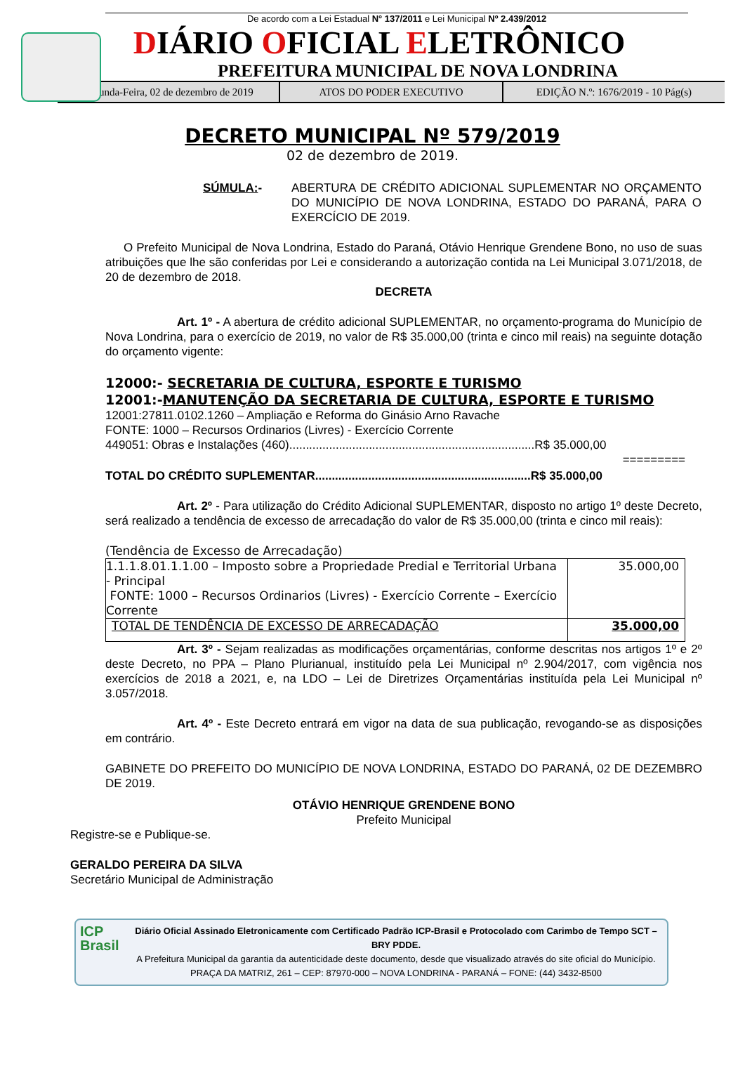De acordo com a Lei Estadual N° 137/2011 e Lei Municipal Nº 2.439/2012
DIÁRIO OFICIAL ELETRÔNICO
PREFEITURA MUNICIPAL DE NOVA LONDRINA
Segunda-Feira, 02 de dezembro de 2019
ATOS DO PODER EXECUTIVO EDIÇÃO N.º: 1676/2019 - 10 Pág(s)
DECRETO MUNICIPAL Nº 579/2019
02 de dezembro de 2019.
SÚMULA:- ABERTURA DE CRÉDITO ADICIONAL SUPLEMENTAR NO ORÇAMENTO DO MUNICÍPIO DE NOVA LONDRINA, ESTADO DO PARANÁ, PARA O EXERCÍCIO DE 2019.
O Prefeito Municipal de Nova Londrina, Estado do Paraná, Otávio Henrique Grendene Bono, no uso de suas atribuições que lhe são conferidas por Lei e considerando a autorização contida na Lei Municipal 3.071/2018, de 20 de dezembro de 2018.
DECRETA
Art. 1º - A abertura de crédito adicional SUPLEMENTAR, no orçamento-programa do Município de Nova Londrina, para o exercício de 2019, no valor de R$ 35.000,00 (trinta e cinco mil reais) na seguinte dotação do orçamento vigente:
12000:- SECRETARIA DE CULTURA, ESPORTE E TURISMO
12001:-MANUTENÇÃO DA SECRETARIA DE CULTURA, ESPORTE E TURISMO
12001:27811.0102.1260 – Ampliação e Reforma do Ginásio Arno Ravache
FONTE: 1000 – Recursos Ordinarios (Livres) - Exercício Corrente
449051: Obras e Instalações (460)..........................................................................R$ 35.000,00
=========
TOTAL DO CRÉDITO SUPLEMENTAR.................................................................R$ 35.000,00
Art. 2º - Para utilização do Crédito Adicional SUPLEMENTAR, disposto no artigo 1º deste Decreto, será realizado a tendência de excesso de arrecadação do valor de R$ 35.000,00 (trinta e cinco mil reais):
(Tendência de Excesso de Arrecadação)
| 1.1.1.8.01.1.1.00 – Imposto sobre a Propriedade Predial e Territorial Urbana - Principal FONTE: 1000 – Recursos Ordinarios (Livres) - Exercício Corrente – Exercício Corrente | 35.000,00 |
| TOTAL DE TENDÊNCIA DE EXCESSO DE ARRECADAÇÃO | 35.000,00 |
Art. 3º - Sejam realizadas as modificações orçamentárias, conforme descritas nos artigos 1º e 2º deste Decreto, no PPA – Plano Plurianual, instituído pela Lei Municipal nº 2.904/2017, com vigência nos exercícios de 2018 a 2021, e, na LDO – Lei de Diretrizes Orçamentárias instituída pela Lei Municipal nº 3.057/2018.
Art. 4º - Este Decreto entrará em vigor na data de sua publicação, revogando-se as disposições em contrário.
GABINETE DO PREFEITO DO MUNICÍPIO DE NOVA LONDRINA, ESTADO DO PARANÁ, 02 DE DEZEMBRO DE 2019.
OTÁVIO HENRIQUE GRENDENE BONO
Prefeito Municipal
Registre-se e Publique-se.
GERALDO PEREIRA DA SILVA
Secretário Municipal de Administração
ICP
Brasil
Diário Oficial Assinado Eletronicamente com Certificado Padrão ICP-Brasil e Protocolado com Carimbo de Tempo SCT – BRY PDDE.
A Prefeitura Municipal da garantia da autenticidade deste documento, desde que visualizado através do site oficial do Município.
PRAÇA DA MATRIZ, 261 – CEP: 87970-000 – NOVA LONDRINA - PARANÁ – FONE: (44) 3432-8500